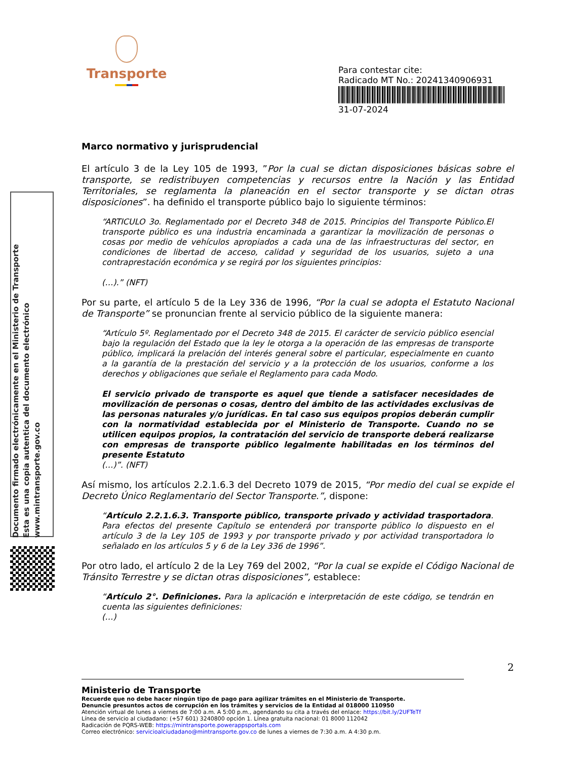Transporte
Para contestar cite:
Radicado MT No.: 20241340906931
31-07-2024
Documento firmado electrónicamente en el Ministerio de Transporte
Esta es una copia autentica del documento electrónico
www.mintransporte.gov.co
Marco normativo y jurisprudencial
El artículo 3 de la Ley 105 de 1993, ”Por la cual se dictan disposiciones básicas sobre el transporte, se redistribuyen competencias y recursos entre la Nación y las Entidad Territoriales, se reglamenta la planeación en el sector transporte y se dictan otras disposiciones”. ha definido el transporte público bajo lo siguiente términos:
“ARTICULO 3o. Reglamentado por el Decreto 348 de 2015. Principios del Transporte Público.El transporte público es una industria encaminada a garantizar la movilización de personas o cosas por medio de vehículos apropiados a cada una de las infraestructuras del sector, en condiciones de libertad de acceso, calidad y seguridad de los usuarios, sujeto a una contraprestación económica y se regirá por los siguientes principios:
(…).” (NFT)
Por su parte, el artículo 5 de la Ley 336 de 1996, “Por la cual se adopta el Estatuto Nacional de Transporte” se pronuncian frente al servicio público de la siguiente manera:
“Artículo 5º. Reglamentado por el Decreto 348 de 2015. El carácter de servicio público esencial bajo la regulación del Estado que la ley le otorga a la operación de las empresas de transporte público, implicará la prelación del interés general sobre el particular, especialmente en cuanto a la garantía de la prestación del servicio y a la protección de los usuarios, conforme a los derechos y obligaciones que señale el Reglamento para cada Modo.
El servicio privado de transporte es aquel que tiende a satisfacer necesidades de movilización de personas o cosas, dentro del ámbito de las actividades exclusivas de las personas naturales y/o jurídicas. En tal caso sus equipos propios deberán cumplir con la normatividad establecida por el Ministerio de Transporte. Cuando no se utilicen equipos propios, la contratación del servicio de transporte deberá realizarse con empresas de transporte público legalmente habilitadas en los términos del presente Estatuto
(…)”. (NFT)
Así mismo, los artículos 2.2.1.6.3 del Decreto 1079 de 2015, “Por medio del cual se expide el Decreto Único Reglamentario del Sector Transporte.”, dispone:
“Artículo 2.2.1.6.3. Transporte público, transporte privado y actividad trasportadora. Para efectos del presente Capítulo se entenderá por transporte público lo dispuesto en el artículo 3 de la Ley 105 de 1993 y por transporte privado y por actividad transportadora lo señalado en los artículos 5 y 6 de la Ley 336 de 1996”.
Por otro lado, el artículo 2 de la Ley 769 del 2002, “Por la cual se expide el Código Nacional de Tránsito Terrestre y se dictan otras disposiciones”, establece:
“Artículo 2°. Definiciones. Para la aplicación e interpretación de este código, se tendrán en cuenta las siguientes definiciones:
(…)
2
Ministerio de Transporte
Recuerde que no debe hacer ningún tipo de pago para agilizar trámites en el Ministerio de Transporte.
Denuncie presuntos actos de corrupción en los trámites y servicios de la Entidad al 018000 110950
Atención virtual de lunes a viernes de 7:00 a.m. A 5:00 p.m., agendando su cita a través del enlace: https://bit.ly/2UFTeTf
Línea de servicio al ciudadano: (+57 601) 3240800 opción 1. Línea gratuita nacional: 01 8000 112042
Radicación de PQRS-WEB: https://mintransporte.powerappsportals.com
Correo electrónico: servicioalciudadano@mintransporte.gov.co de lunes a viernes de 7:30 a.m. A 4:30 p.m.